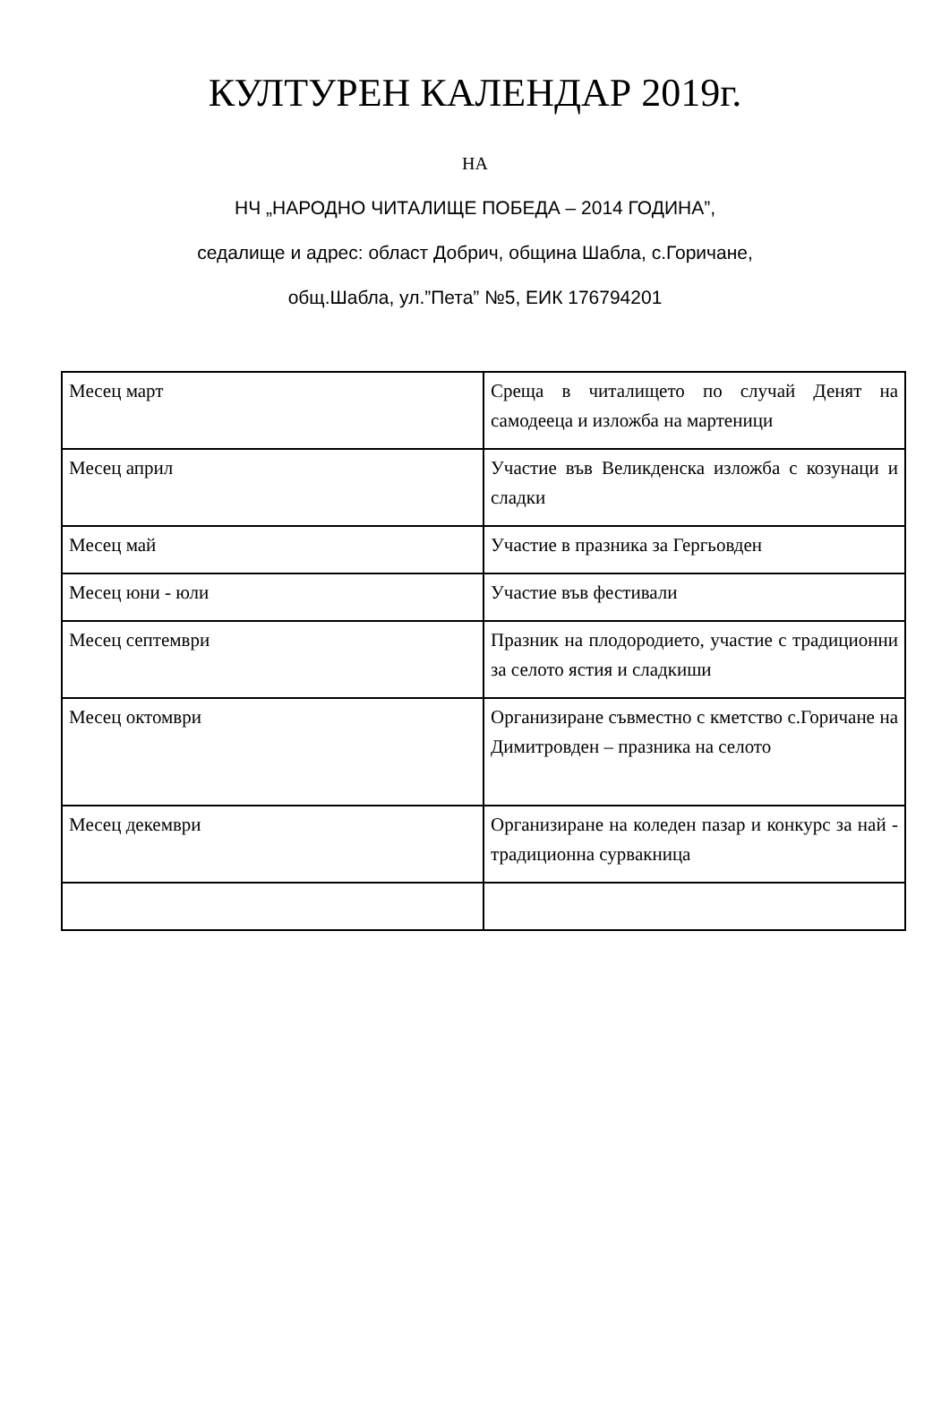КУЛТУРЕН КАЛЕНДАР 2019г.
НА
НЧ „НАРОДНО ЧИТАЛИЩЕ ПОБЕДА – 2014 ГОДИНА”,
седалище и адрес: област Добрич, община Шабла, с.Горичане,
общ.Шабла, ул.”Пета” №5, ЕИК 176794201
| Месец март | Среща в читалището по случай Денят на самодееца и изложба на мартеници |
| Месец април | Участие във Великденска изложба с козунаци и сладки |
| Месец май | Участие в празника за Гергьовден |
| Месец юни - юли | Участие във фестивали |
| Месец септември | Празник на плодородието, участие с традиционни за селото ястия и сладкиши |
| Месец октомври | Организиране съвместно с кметство с.Горичане на Димитровден – празника на селото |
| Месец декември | Организиране на коледен пазар и конкурс за най - традиционна сурвакница |